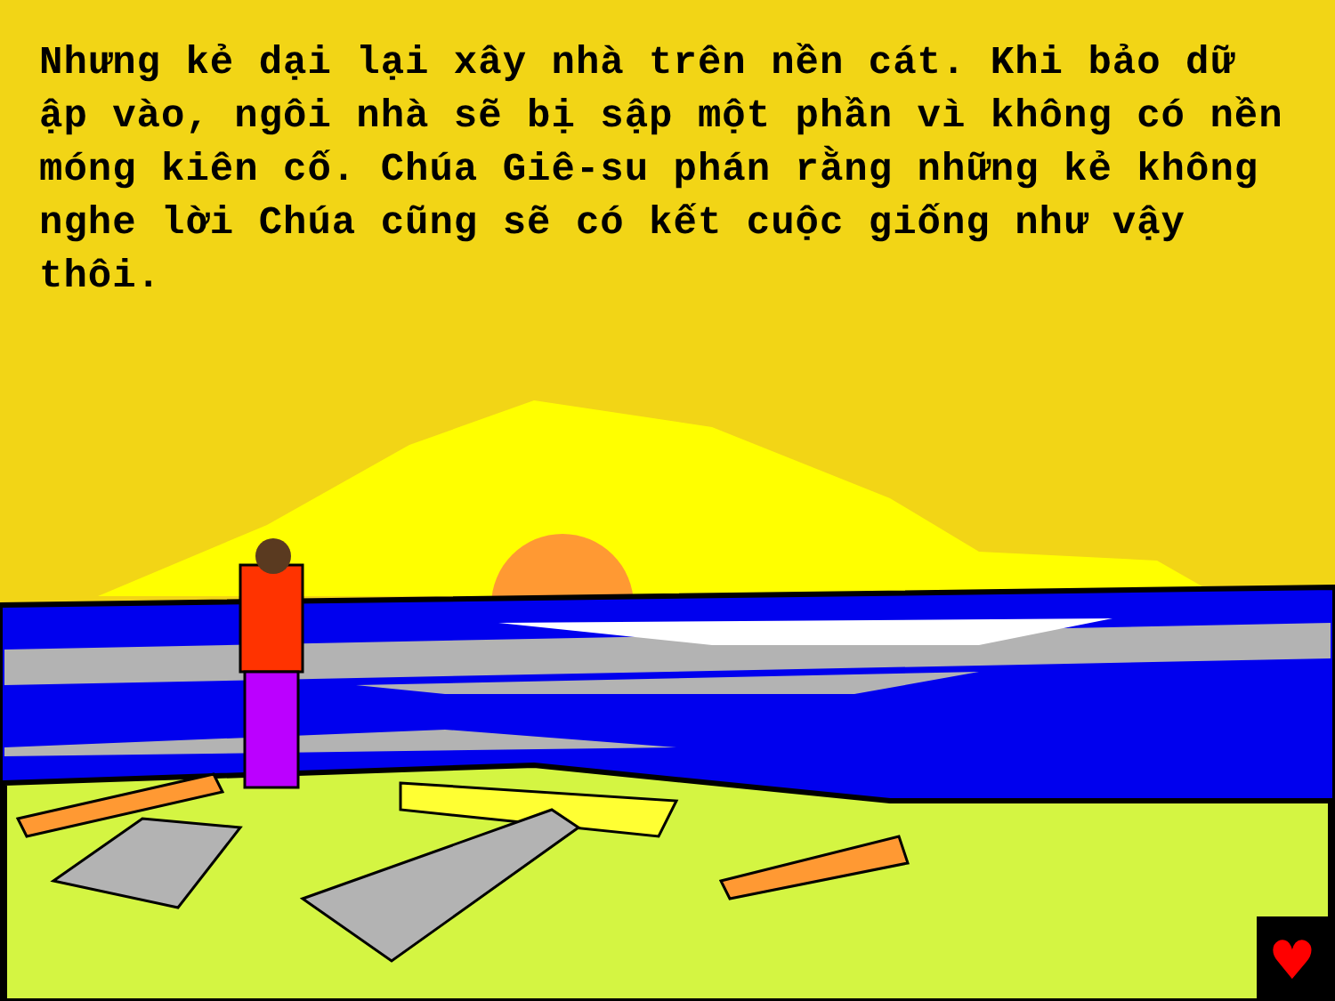Nhưng kẻ dại lại xây nhà trên nền cát. Khi bảo dữ ập vào, ngôi nhà sẽ bị sập một phần vì không có nền móng kiên cố. Chúa Giê-su phán rằng những kẻ không nghe lời Chúa cũng sẽ có kết cuộc giống như vậy thôi.
♥